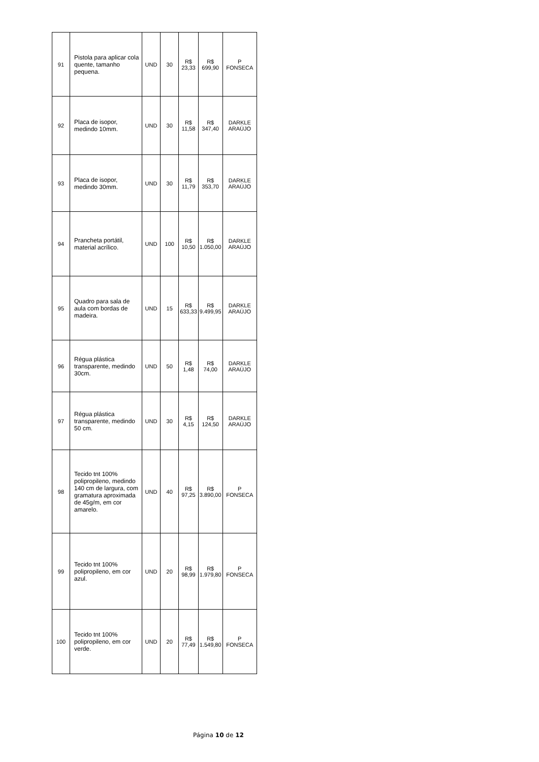| 91 | Pistola para aplicar cola quente, tamanho pequena. | UND | 30 | R$ 23,33 | R$ 699,90 | P FONSECA |
| 92 | Placa de isopor, medindo 10mm. | UND | 30 | R$ 11,58 | R$ 347,40 | DARKLE ARAÚJO |
| 93 | Placa de isopor, medindo 30mm. | UND | 30 | R$ 11,79 | R$ 353,70 | DARKLE ARAÚJO |
| 94 | Prancheta portátil, material acrílico. | UND | 100 | R$ 10,50 | R$ 1.050,00 | DARKLE ARAÚJO |
| 95 | Quadro para sala de aula com bordas de madeira. | UND | 15 | R$ 633,33 | R$ 9.499,95 | DARKLE ARAÚJO |
| 96 | Régua plástica transparente, medindo 30cm. | UND | 50 | R$ 1,48 | R$ 74,00 | DARKLE ARAÚJO |
| 97 | Régua plástica transparente, medindo 50 cm. | UND | 30 | R$ 4,15 | R$ 124,50 | DARKLE ARAÚJO |
| 98 | Tecido tnt 100% polipropileno, medindo 140 cm de largura, com gramatura aproximada de 45g/m, em cor amarelo. | UND | 40 | R$ 97,25 | R$ 3.890,00 | P FONSECA |
| 99 | Tecido tnt 100% polipropileno, em cor azul. | UND | 20 | R$ 98,99 | R$ 1.979,80 | P FONSECA |
| 100 | Tecido tnt 100% polipropileno, em cor verde. | UND | 20 | R$ 77,49 | R$ 1.549,80 | P FONSECA |
Página 10 de 12